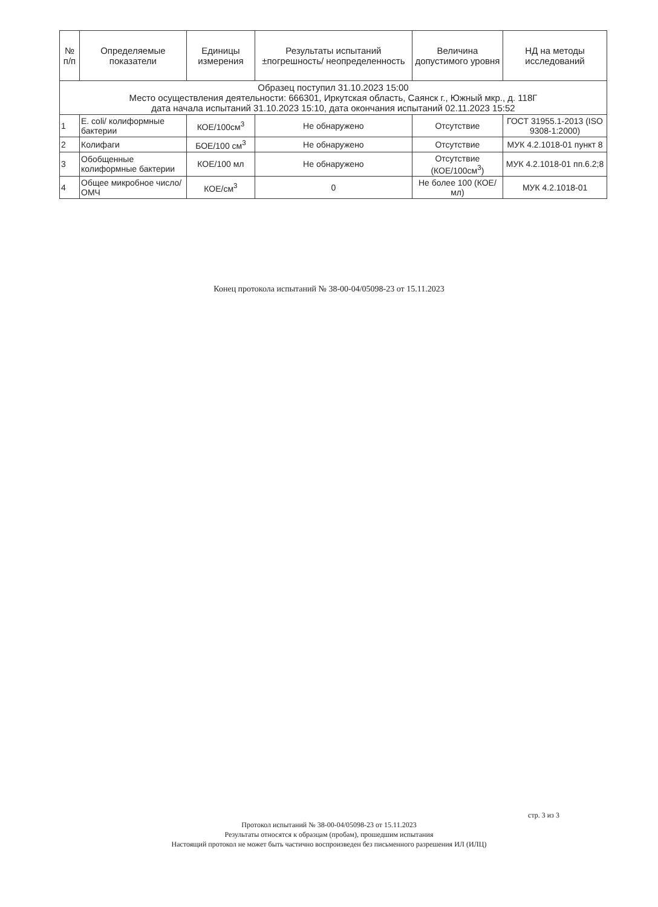| № п/п | Определяемые показатели | Единицы измерения | Результаты испытаний ±погрешность/ неопределенность | Величина допустимого уровня | НД на методы исследований |
| --- | --- | --- | --- | --- | --- |
| Образец поступил 31.10.2023 15:00 Место осуществления деятельности: 666301, Иркутская область, Саянск г., Южный мкр., д. 118Г дата начала испытаний 31.10.2023 15:10, дата окончания испытаний 02.11.2023 15:52 | | | | | |
| 1 | E. coli/ колиформные бактерии | КОЕ/100см<sup>3</sup> | Не обнаружено | Отсутствие | ГОСТ 31955.1-2013 (ISO 9308-1:2000) |
| 2 | Колифаги | БОЕ/100 см<sup>3</sup> | Не обнаружено | Отсутствие | МУК 4.2.1018-01 пункт 8 |
| 3 | Обобщенные колиформные бактерии | КОЕ/100 мл | Не обнаружено | Отсутствие (КОЕ/100см<sup>3</sup>) | МУК 4.2.1018-01 пп.6.2;8 |
| 4 | Общее микробное число/ОМЧ | КОЕ/см<sup>3</sup> | 0 | Не более 100 (КОЕ/мл) | МУК 4.2.1018-01 |
Конец протокола испытаний № 38-00-04/05098-23 от 15.11.2023
стр. 3 из 3
Протокол испытаний № 38-00-04/05098-23 от 15.11.2023
Результаты относятся к образцам (пробам), прошедшим испытания
Настоящий протокол не может быть частично воспроизведен без письменного разрешения ИЛ (ИЛЦ)